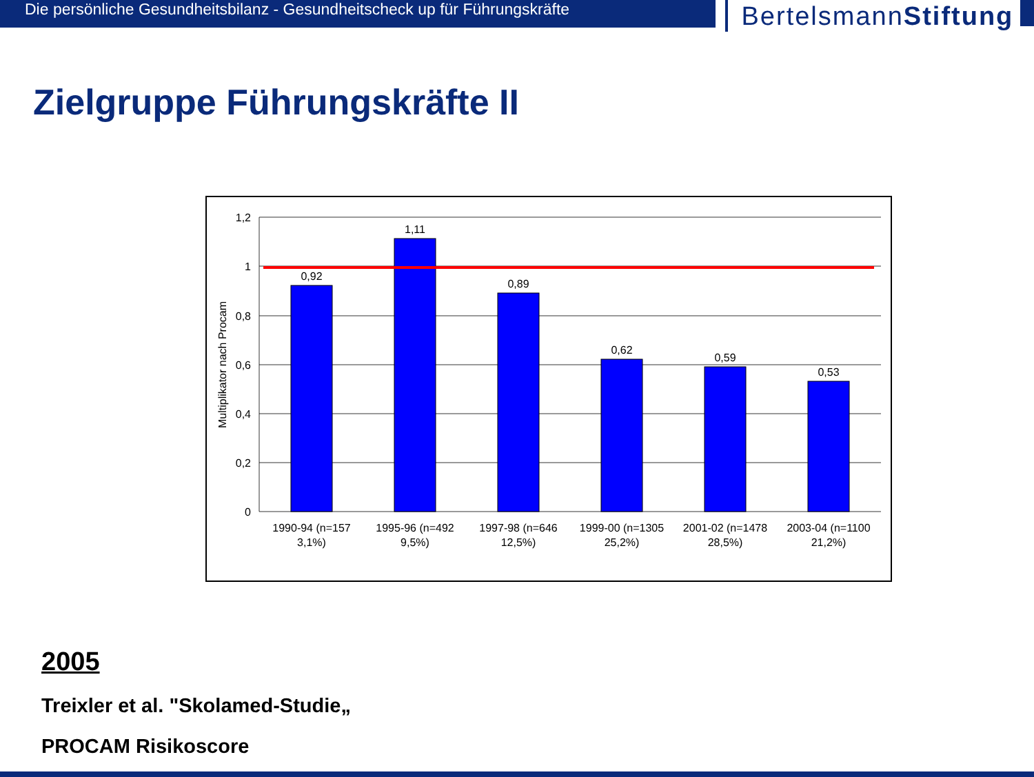Die persönliche Gesundheitsbilanz - Gesundheitscheck up für Führungskräfte
BertelsmannStiftung
Zielgruppe Führungskräfte II
1,2
1
0,8
0,6
0,4
0,2
0
Multiplikator nach Procam
0,92
1,11
0,89
0,62
0,59
0,53
1990-94 (n=157
3,1%)
1995-96 (n=492
9,5%)
1997-98 (n=646
12,5%)
1999-00 (n=1305
25,2%)
2001-02 (n=1478
28,5%)
2003-04 (n=1100
21,2%)
2005
Treixler et al. "Skolamed-Studie„
PROCAM Risikoscore